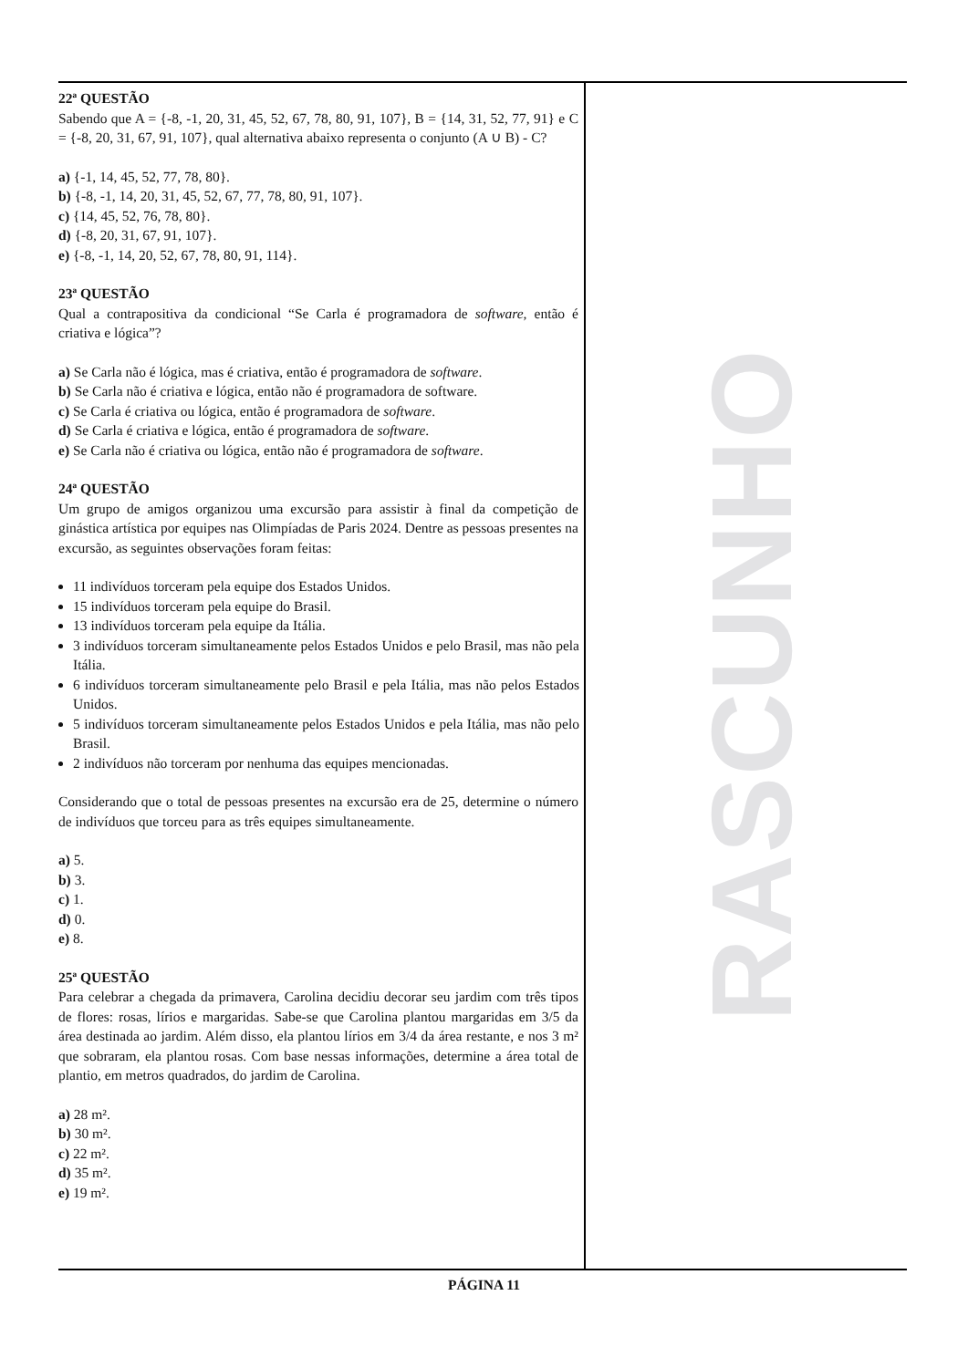22ª QUESTÃO
Sabendo que A = {-8, -1, 20, 31, 45, 52, 67, 78, 80, 91, 107}, B = {14, 31, 52, 77, 91} e C = {-8, 20, 31, 67, 91, 107}, qual alternativa abaixo representa o conjunto (A ∪ B) - C?
a) {-1, 14, 45, 52, 77, 78, 80}.
b) {-8, -1, 14, 20, 31, 45, 52, 67, 77, 78, 80, 91, 107}.
c) {14, 45, 52, 76, 78, 80}.
d) {-8, 20, 31, 67, 91, 107}.
e) {-8, -1, 14, 20, 52, 67, 78, 80, 91, 114}.
23ª QUESTÃO
Qual a contrapositiva da condicional “Se Carla é programadora de software, então é criativa e lógica”?
a) Se Carla não é lógica, mas é criativa, então é programadora de software.
b) Se Carla não é criativa e lógica, então não é programadora de software.
c) Se Carla é criativa ou lógica, então é programadora de software.
d) Se Carla é criativa e lógica, então é programadora de software.
e) Se Carla não é criativa ou lógica, então não é programadora de software.
24ª QUESTÃO
Um grupo de amigos organizou uma excursão para assistir à final da competição de ginástica artística por equipes nas Olimpíadas de Paris 2024. Dentre as pessoas presentes na excursão, as seguintes observações foram feitas:
11 indivíduos torceram pela equipe dos Estados Unidos.
15 indivíduos torceram pela equipe do Brasil.
13 indivíduos torceram pela equipe da Itália.
3 indivíduos torceram simultaneamente pelos Estados Unidos e pelo Brasil, mas não pela Itália.
6 indivíduos torceram simultaneamente pelo Brasil e pela Itália, mas não pelos Estados Unidos.
5 indivíduos torceram simultaneamente pelos Estados Unidos e pela Itália, mas não pelo Brasil.
2 indivíduos não torceram por nenhuma das equipes mencionadas.
Considerando que o total de pessoas presentes na excursão era de 25, determine o número de indivíduos que torceu para as três equipes simultaneamente.
a) 5.
b) 3.
c) 1.
d) 0.
e) 8.
25ª QUESTÃO
Para celebrar a chegada da primavera, Carolina decidiu decorar seu jardim com três tipos de flores: rosas, lírios e margaridas. Sabe-se que Carolina plantou margaridas em 3/5 da área destinada ao jardim. Além disso, ela plantou lírios em 3/4 da área restante, e nos 3 m² que sobraram, ela plantou rosas. Com base nessas informações, determine a área total de plantio, em metros quadrados, do jardim de Carolina.
a) 28 m².
b) 30 m².
c) 22 m².
d) 35 m².
e) 19 m².
RASCUNHO
PÁGINA 11